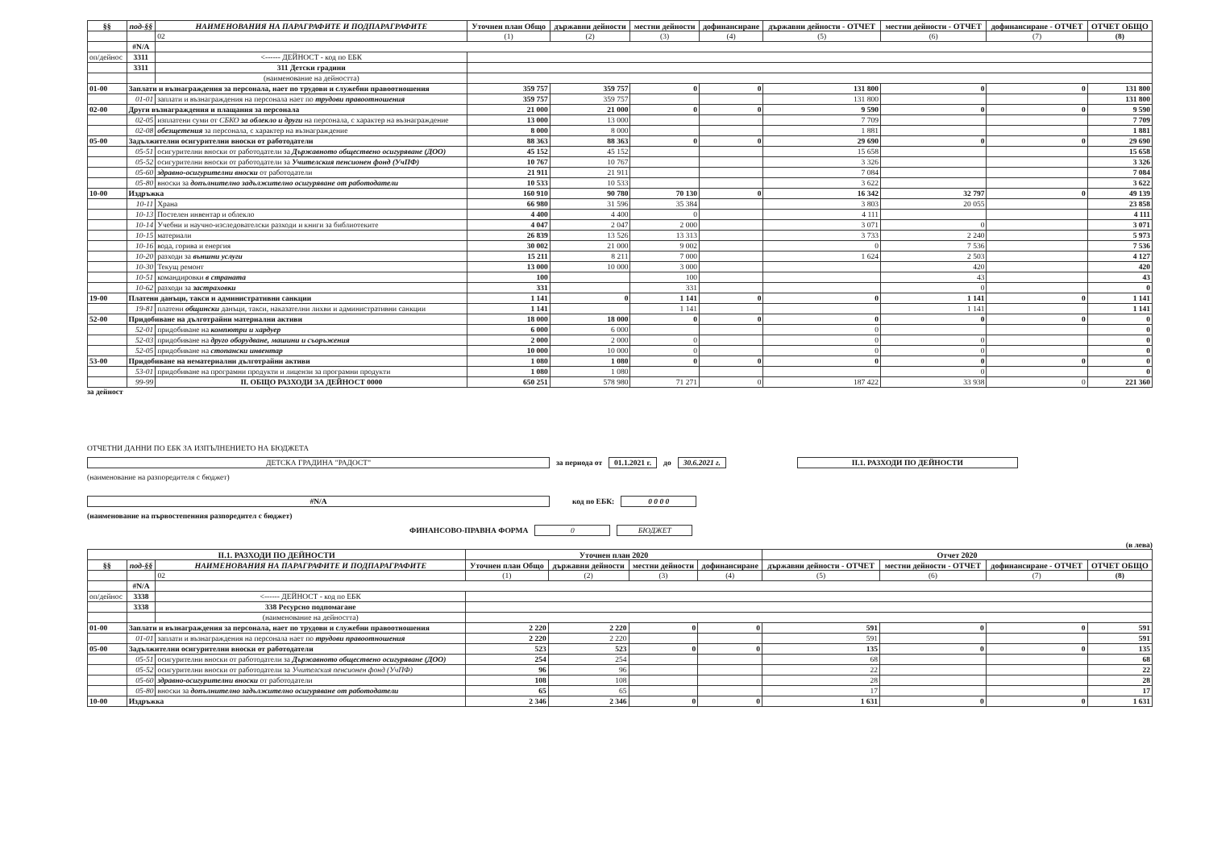| §§ | под-§§ | НАИМЕНОВАНИЯ НА ПАРАГРАФИТЕ И ПОДПАРАГРАФИТЕ | Уточнен план Общо | държавни дейности | местни дейности | дофинансиране | държавни дейности - ОТЧЕТ | местни дейности - ОТЧЕТ | дофинансиране - ОТЧЕТ | ОТЧЕТ ОБЩО |
| --- | --- | --- | --- | --- | --- | --- | --- | --- | --- | --- |
| | | 02 | (1) | (2) | (3) | (4) | (5) | (6) | (7) | (8) |
| | #N/A | | | | | | | | | |
| оп/дейнос | 3311 | <------ ДЕЙНОСТ - код по ЕБК | | | | | | | | |
| | 3311 | 311 Детски градини | | | | | | | | |
| | | (наименование на дейността) | | | | | | | | |
| 01-00 | Заплати и възнаграждения за персонала, нает по трудови и служебни правоотношения | | 359 757 | 359 757 | 0 | 0 | 131 800 | 0 | 0 | 131 800 |
| | 01-01 | заплати и възнаграждения на персонала нает по трудови правоотношения | 359 757 | 359 757 | | | 131 800 | | | 131 800 |
| 02-00 | Други възнаграждения и плащания за персонала | | 21 000 | 21 000 | 0 | 0 | 9 590 | 0 | 0 | 9 590 |
| | 02-05 | изплатени суми от СБКО за облекло и други на персонала, с характер на възнаграждение | 13 000 | 13 000 | | | 7 709 | | | 7 709 |
| | 02-08 | обезщетения за персонала, с характер на възнаграждение | 8 000 | 8 000 | | | 1 881 | | | 1 881 |
| 05-00 | Задължителни осигурителни вноски от работодатели | | 88 363 | 88 363 | 0 | 0 | 29 690 | 0 | 0 | 29 690 |
| | 05-51 | осигурителни вноски от работодатели за Държавното обществено осигуряване (ДОО) | 45 152 | 45 152 | | | 15 658 | | | 15 658 |
| | 05-52 | осигурителни вноски от работодатели за Учителския пенсионен фонд (УчПФ) | 10 767 | 10 767 | | | 3 326 | | | 3 326 |
| | 05-60 | здравно-осигурителни вноски от работодатели | 21 911 | 21 911 | | | 7 084 | | | 7 084 |
| | 05-80 | вноски за допълнително задължително осигуряване от работодатели | 10 533 | 10 533 | | | 3 622 | | | 3 622 |
| 10-00 | Издръжка | | 160 910 | 90 780 | 70 130 | 0 | 16 342 | 32 797 | 0 | 49 139 |
| | 10-11 | Храна | 66 980 | 31 596 | 35 384 | | 3 803 | 20 055 | | 23 858 |
| | 10-13 | Постелен инвентар и облекло | 4 400 | 4 400 | 0 | | 4 111 | | | 4 111 |
| | 10-14 | Учебни и научно-изследователски разходи и книги за библиотеките | 4 047 | 2 047 | 2 000 | | 3 071 | 0 | | 3 071 |
| | 10-15 | материали | 26 839 | 13 526 | 13 313 | | 3 733 | 2 240 | | 5 973 |
| | 10-16 | вода, горива и енергия | 30 002 | 21 000 | 9 002 | | 0 | 7 536 | | 7 536 |
| | 10-20 | разходи за външни услуги | 15 211 | 8 211 | 7 000 | | 1 624 | 2 503 | | 4 127 |
| | 10-30 | Текущ ремонт | 13 000 | 10 000 | 3 000 | | | 420 | | 420 |
| | 10-51 | командировки в страната | 100 | | 100 | | | 43 | | 43 |
| | 10-62 | разходи за застраховки | 331 | | 331 | | | 0 | | 0 |
| 19-00 | Платени данъци, такси и административни санкции | | 1 141 | 0 | 1 141 | 0 | 0 | 1 141 | 0 | 1 141 |
| | 19-81 | платени общински данъци, такси, наказателни лихви и административни санкции | 1 141 | | 1 141 | | | 1 141 | | 1 141 |
| 52-00 | Придобиване на дълготрайни материални активи | | 18 000 | 18 000 | 0 | 0 | 0 | 0 | 0 | 0 |
| | 52-01 | придобиване на компютри и хардуер | 6 000 | 6 000 | | | 0 | | | 0 |
| | 52-03 | придобиване на друго оборудване, машини и съоръжения | 2 000 | 2 000 | 0 | | 0 | 0 | | 0 |
| | 52-05 | придобиване на стопански инвентар | 10 000 | 10 000 | 0 | | 0 | 0 | | 0 |
| 53-00 | Придобиване на нематериални дълготрайни активи | | 1 080 | 1 080 | 0 | 0 | 0 | 0 | 0 | 0 |
| | 53-01 | придобиване на програмни продукти и лицензи за програмни продукти | 1 080 | 1 080 | | | | 0 | | 0 |
| | 99-99 | II. ОБЩО РАЗХОДИ ЗА ДЕЙНОСТ 0000 | 650 251 | 578 980 | 71 271 | 0 | 187 422 | 33 938 | 0 | 221 360 |
за дейност
ОТЧЕТНИ ДАННИ ПО ЕБК ЗА ИЗПЪЛНЕНИЕТО НА БЮДЖЕТА
ДЕТСКА ГРАДИНА "РАДОСТ" за периода от 01.1.2021 г. до 30.6.2021 г. II.1. РАЗХОДИ ПО ДЕЙНОСТИ
(наименование на разпоредителя с бюджет)
#N/A код по ЕБК: 0 0 0 0
(наименование на първостепенния разпоредител с бюджет)
ФИНАНСОВО-ПРАВНА ФОРМА 0 БЮДЖЕТ
(в лева)
| II.1. РАЗХОДИ ПО ДЕЙНОСТИ | | | Уточнен план 2020 | | | | Отчет 2020 | | | |
| --- | --- | --- | --- | --- | --- | --- | --- | --- | --- | --- |
| §§ | под-§§ | НАИМЕНОВАНИЯ НА ПАРАГРАФИТЕ И ПОДПАРАГРАФИТЕ | Уточнен план Общо | държавни дейности | местни дейности | дофинансиране | държавни дейности - ОТЧЕТ | местни дейности - ОТЧЕТ | дофинансиране - ОТЧЕТ | ОТЧЕТ ОБЩО |
| | | 02 | (1) | (2) | (3) | (4) | (5) | (6) | (7) | (8) |
| | #N/A | | | | | | | | | |
| оп/дейнос | 3338 | <------ ДЕЙНОСТ - код по ЕБК | | | | | | | | |
| | 3338 | 338 Ресурсно подпомагане | | | | | | | | |
| | | (наименование на дейността) | | | | | | | | |
| 01-00 | Заплати и възнаграждения за персонала, нает по трудови и служебни правоотношения | | 2 220 | 2 220 | 0 | 0 | 591 | 0 | 0 | 591 |
| | 01-01 | заплати и възнаграждения на персонала нает по трудови правоотношения | 2 220 | 2 220 | | | 591 | | | 591 |
| 05-00 | Задължителни осигурителни вноски от работодатели | | 523 | 523 | 0 | 0 | 135 | 0 | 0 | 135 |
| | 05-51 | осигурителни вноски от работодатели за Държавното обществено осигуряване (ДОО) | 254 | 254 | | | 68 | | | 68 |
| | 05-52 | осигурителни вноски от работодатели за Учителския пенсионен фонд (УчПФ) | 96 | 96 | | | 22 | | | 22 |
| | 05-60 | здравно-осигурителни вноски от работодатели | 108 | 108 | | | 28 | | | 28 |
| | 05-80 | вноски за допълнително задължително осигуряване от работодатели | 65 | 65 | | | 17 | | | 17 |
| 10-00 | Издръжка | | 2 346 | 2 346 | 0 | 0 | 1 631 | 0 | 0 | 1 631 |